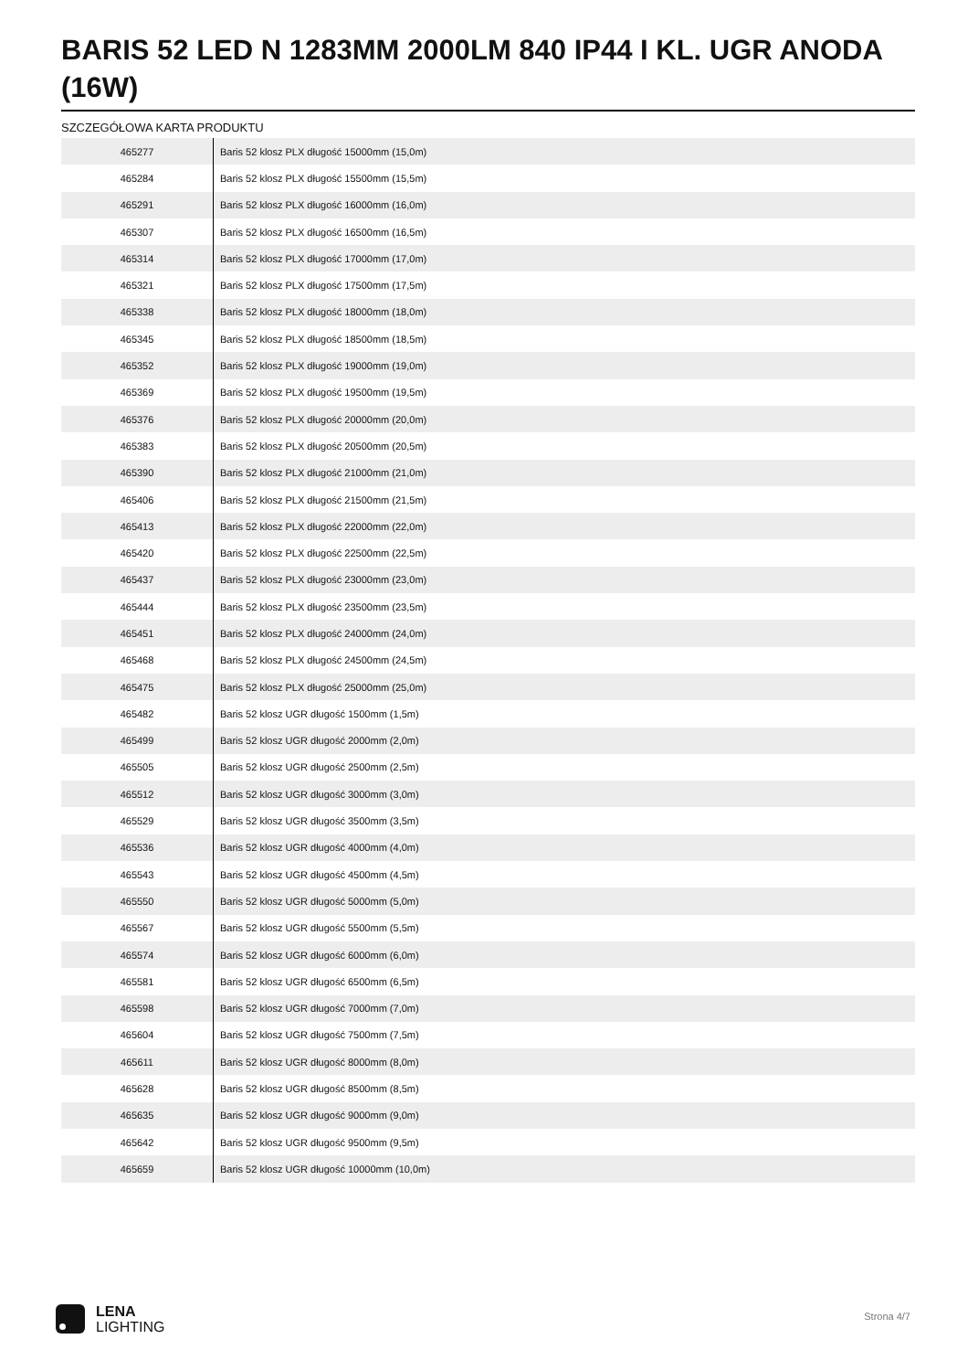BARIS 52 LED N 1283MM 2000LM 840 IP44 I KL. UGR ANODA (16W)
SZCZEGÓŁOWA KARTA PRODUKTU
| 465277 | Baris 52 klosz PLX długość 15000mm (15,0m) |
| 465284 | Baris 52 klosz PLX długość 15500mm (15,5m) |
| 465291 | Baris 52 klosz PLX długość 16000mm (16,0m) |
| 465307 | Baris 52 klosz PLX długość 16500mm (16,5m) |
| 465314 | Baris 52 klosz PLX długość 17000mm (17,0m) |
| 465321 | Baris 52 klosz PLX długość 17500mm (17,5m) |
| 465338 | Baris 52 klosz PLX długość 18000mm (18,0m) |
| 465345 | Baris 52 klosz PLX długość 18500mm (18,5m) |
| 465352 | Baris 52 klosz PLX długość 19000mm (19,0m) |
| 465369 | Baris 52 klosz PLX długość 19500mm (19,5m) |
| 465376 | Baris 52 klosz PLX długość 20000mm (20,0m) |
| 465383 | Baris 52 klosz PLX długość 20500mm (20,5m) |
| 465390 | Baris 52 klosz PLX długość 21000mm (21,0m) |
| 465406 | Baris 52 klosz PLX długość 21500mm (21,5m) |
| 465413 | Baris 52 klosz PLX długość 22000mm (22,0m) |
| 465420 | Baris 52 klosz PLX długość 22500mm (22,5m) |
| 465437 | Baris 52 klosz PLX długość 23000mm (23,0m) |
| 465444 | Baris 52 klosz PLX długość 23500mm (23,5m) |
| 465451 | Baris 52 klosz PLX długość 24000mm (24,0m) |
| 465468 | Baris 52 klosz PLX długość 24500mm (24,5m) |
| 465475 | Baris 52 klosz PLX długość 25000mm (25,0m) |
| 465482 | Baris 52 klosz UGR długość 1500mm (1,5m) |
| 465499 | Baris 52 klosz UGR długość 2000mm (2,0m) |
| 465505 | Baris 52 klosz UGR długość 2500mm (2,5m) |
| 465512 | Baris 52 klosz UGR długość 3000mm (3,0m) |
| 465529 | Baris 52 klosz UGR długość 3500mm (3,5m) |
| 465536 | Baris 52 klosz UGR długość 4000mm (4,0m) |
| 465543 | Baris 52 klosz UGR długość 4500mm (4,5m) |
| 465550 | Baris 52 klosz UGR długość 5000mm (5,0m) |
| 465567 | Baris 52 klosz UGR długość 5500mm (5,5m) |
| 465574 | Baris 52 klosz UGR długość 6000mm (6,0m) |
| 465581 | Baris 52 klosz UGR długość 6500mm (6,5m) |
| 465598 | Baris 52 klosz UGR długość 7000mm (7,0m) |
| 465604 | Baris 52 klosz UGR długość 7500mm (7,5m) |
| 465611 | Baris 52 klosz UGR długość 8000mm (8,0m) |
| 465628 | Baris 52 klosz UGR długość 8500mm (8,5m) |
| 465635 | Baris 52 klosz UGR długość 9000mm (9,0m) |
| 465642 | Baris 52 klosz UGR długość 9500mm (9,5m) |
| 465659 | Baris 52 klosz UGR długość 10000mm (10,0m) |
LENA
LIGHTING
Strona 4/7